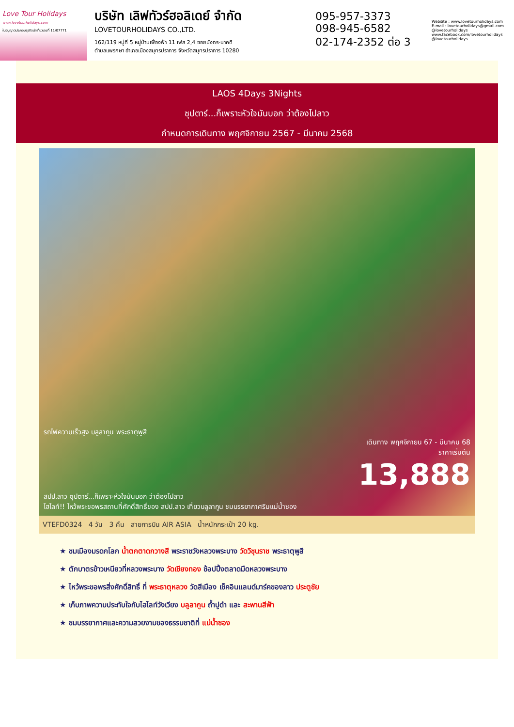Love Tour Holidays
www.lovetourholidays.com
ใบอนุญาตประกอบธุรกิจนำเที่ยวเลขที่ 11/07771
บริษัท เลิฟทัวร์ฮอลิเดย์ จำกัด
LOVETOURHOLIDAYS CO.,LTD.
162/119 หมู่ที่ 5 หมู่บ้านเฟื่องฟ้า 11 เฟส 2,4 ซอยมังกร-นาคดี
ตำบลแพรกษา อำเภอเมืองสมุทรปราการ จังหวัดสมุทรปราการ 10280
095-957-3373
098-945-6582
02-174-2352 ต่อ 3
Website : www.lovetourholidays.com
E-mail : lovetourholidays@gmail.com
@lovetourholidays www.facebook.com/lovetourholidays @lovetourholidays
LAOS 4Days 3Nights
ซุปตาร์...ก็เพราะหัวใจมันบอก ว่าต้องไปลาว
กำหนดการเดินทาง พฤศจิกายน 2567 - มีนาคม 2568
รถไฟความเร็วสูง บลูลากูน พระธาตุพูสี
เดินทาง พฤศจิกายน 67 - มีนาคม 68
ราคาเริ่มต้น
13,888
สปป.ลาว ซุปตาร์...ก็เพราะหัวใจมันบอก ว่าต้องไปลาว
ไฮไลท์!! ไหว้พระขอพรสถานที่ศักดิ์สิทธิ์ของ สปป.ลาว เที่ยวบลูลากูน ชมบรรยากาศริมแม่น้ำซอง
VTEFD0324 4 วัน 3 คืน สายการบิน AIR ASIA น้ำหนักกระเป๋า 20 kg.
★ ชมเมืองมรดกโลก น้ำตกตาดกวางสี พระราชวังหลวงพระบาง วัดวิชุนราช พระธาตุพูสี
★ ตักบาตรข้าวเหนียวที่หลวงพระบาง วัดเชียงทอง ช้อปปิ้งตลาดมืดหลวงพระบาง
★ ไหว้พระขอพรสิ่งศักดิ์สิทธิ์ ที่ พระธาตุหลวง วัดสีเมือง เช็คอินแลนด์มาร์คของลาว ประตูชัย
★ เก็บภาพความประทับใจกับไฮไลท์วังเวียง บลูลากูน ถ้ำปูดำ และ สะพานสีฟ้า
★ ชมบรรยากาศและความสวยงามของธรรมชาติที่ แม่น้ำซอง